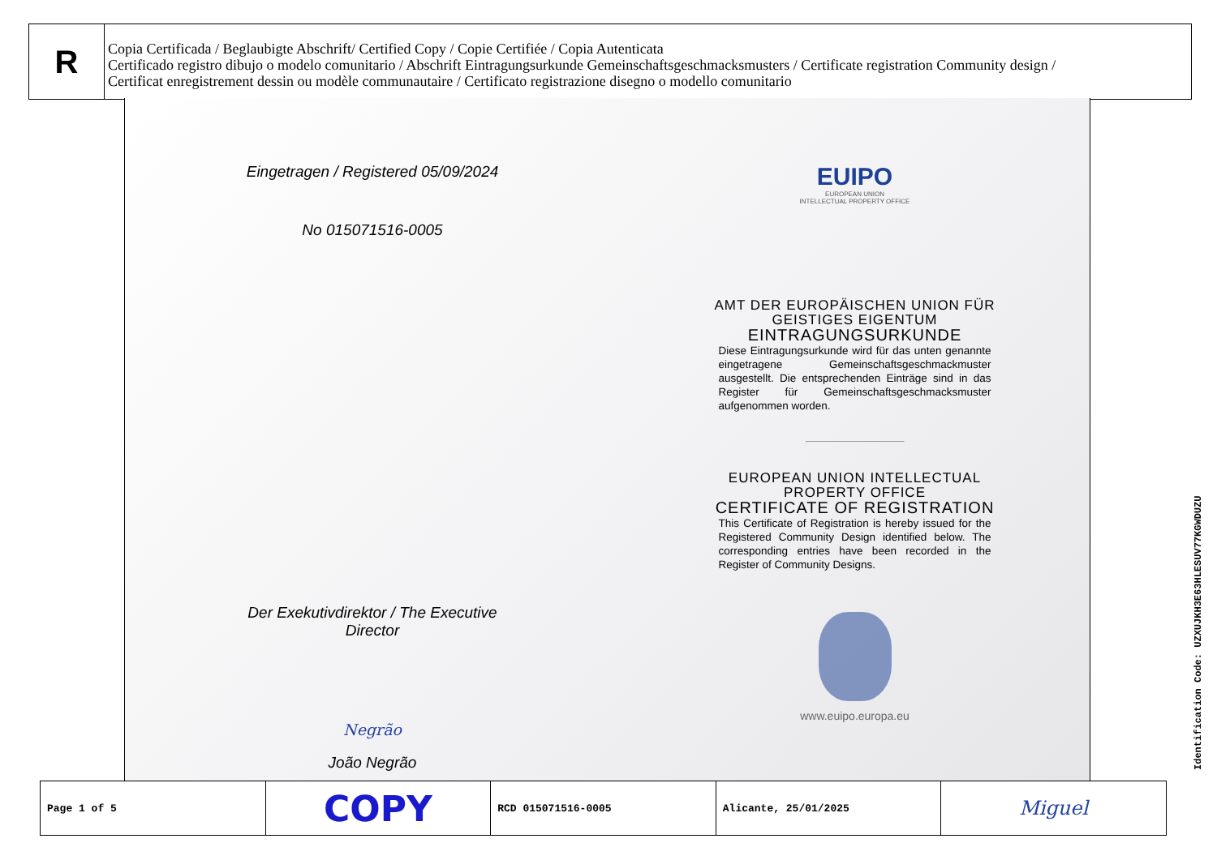R
Copia Certificada / Beglaubigte Abschrift/ Certified Copy / Copie Certifiée / Copia Autenticata
Certificado registro dibujo o modelo comunitario / Abschrift Eintragungsurkunde Gemeinschaftsgeschmacksmusters / Certificate registration Community design /
Certificat enregistrement dessin ou modèle communautaire / Certificato registrazione disegno o modello comunitario
Eingetragen / Registered 05/09/2024
No 015071516-0005
Der Exekutivdirektor / The Executive
Director
Negrão
João Negrão
EUIPO
EUROPEAN UNION
INTELLECTUAL PROPERTY OFFICE
AMT DER EUROPÄISCHEN UNION FÜR
GEISTIGES EIGENTUM
EINTRAGUNGSURKUNDE
Diese Eintragungsurkunde wird für das unten genannte eingetragene Gemeinschaftsgeschmackmuster ausgestellt. Die entsprechenden Einträge sind in das Register für Gemeinschaftsgeschmacksmuster aufgenommen worden.
EUROPEAN UNION INTELLECTUAL
PROPERTY OFFICE
CERTIFICATE OF REGISTRATION
This Certificate of Registration is hereby issued for the Registered Community Design identified below. The corresponding entries have been recorded in the Register of Community Designs.
www.euipo.europa.eu
| Page 1 of 5 | COPY | RCD 015071516-0005 | Alicante, 25/01/2025 | Miguel |
Identification Code: UZXUJKH3E63HLESUV77KGWDUZU